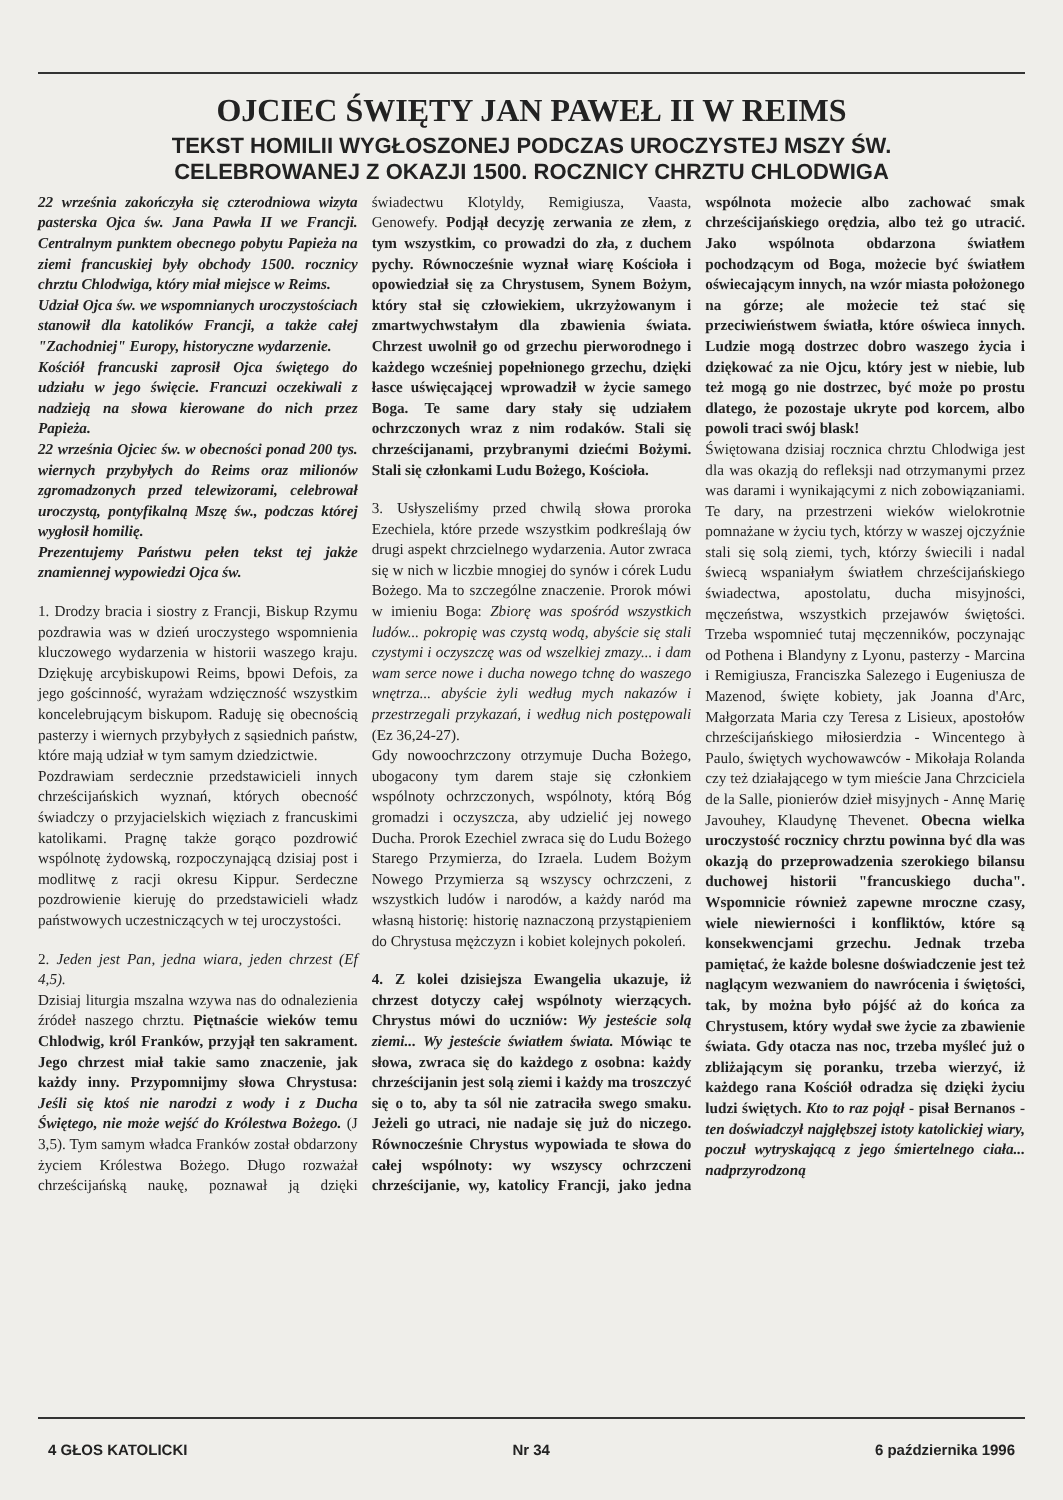OJCIEC ŚWIĘTY JAN PAWEŁ II W REIMS
TEKST HOMILII WYGŁOSZONEJ PODCZAS UROCZYSTEJ MSZY ŚW.
CELEBROWANEJ Z OKAZJI 1500. ROCZNICY CHRZTU CHLODWIGA
22 września zakończyła się czterodniowa wizyta pasterska Ojca św. Jana Pawła II we Francji. Centralnym punktem obecnego pobytu Papieża na ziemi francuskiej były obchody 1500. rocznicy chrztu Chlodwiga, który miał miejsce w Reims.
Udział Ojca św. we wspomnianych uroczystościach stanowił dla katolików Francji, a także całej "Zachodniej" Europy, historyczne wydarzenie.
Kościół francuski zaprosił Ojca świętego do udziału w jego święcie. Francuzi oczekiwali z nadzieją na słowa kierowane do nich przez Papieża.
22 września Ojciec św. w obecności ponad 200 tys. wiernych przybyłych do Reims oraz milionów zgromadzonych przed telewizorami, celebrował uroczystą, pontyfikalną Mszę św., podczas której wygłosił homilię.
Prezentujemy Państwu pełen tekst tej jakże znamiennej wypowiedzi Ojca św.
1. Drodzy bracia i siostry z Francji, Biskup Rzymu pozdrawia was w dzień uroczystego wspomnienia kluczowego wydarzenia w historii waszego kraju. Dziękuję arcybiskupowi Reims, bpowi Defois, za jego gościnność, wyrażam wdzięczność wszystkim koncelebrującym biskupom. Raduję się obecnością pasterzy i wiernych przybyłych z sąsiednich państw, które mają udział w tym samym dziedzictwie.
Pozdrawiam serdecznie przedstawicieli innych chrześcijańskich wyznań, których obecność świadczy o przyjacielskich więziach z francuskimi katolikami. Pragnę także gorąco pozdrowić wspólnotę żydowską, rozpoczynającą dzisiaj post i modlitwę z racji okresu Kippur. Serdeczne pozdrowienie kieruję do przedstawicieli władz państwowych uczestniczących w tej uroczystości.
2. Jeden jest Pan, jedna wiara, jeden chrzest (Ef 4,5).
Dzisiaj liturgia mszalna wzywa nas do odnalezienia źródeł naszego chrztu. Piętnaście wieków temu Chlodwig, król Franków, przyjął ten sakrament. Jego chrzest miał takie samo znaczenie, jak każdy inny. Przypomnijmy słowa Chrystusa: Jeśli się ktoś nie narodzi z wody i z Ducha Świętego, nie może wejść do Królestwa Bożego. (J 3,5). Tym samym władca Franków został obdarzony życiem Królestwa Bożego. Długo rozważał chrześcijańską naukę, poznawał ją dzięki świadectwu Klotyldy, Remigiusza, Vaasta, Genowefy. Podjął decyzję zerwania ze złem, z tym wszystkim, co prowadzi do zła, z duchem pychy. Równocześnie wyznał wiarę Kościoła i opowiedział się za Chrystusem, Synem Bożym, który stał się człowiekiem, ukrzyżowanym i zmartwychwstałym dla zbawienia świata. Chrzest uwolnił go od grzechu pierworodnego i każdego wcześniej popełnionego grzechu, dzięki łasce uświęcającej wprowadził w życie samego Boga. Te same dary stały się udziałem ochrzczonych wraz z nim rodaków. Stali się chrześcijanami, przybranymi dziećmi Bożymi. Stali się członkami Ludu Bożego, Kościoła.
3. Usłyszeliśmy przed chwilą słowa proroka Ezechiela, które przede wszystkim podkreślają ów drugi aspekt chrzcielnego wydarzenia. Autor zwraca się w nich w liczbie mnogiej do synów i córek Ludu Bożego. Ma to szczególne znaczenie. Prorok mówi w imieniu Boga: Zbiorę was spośród wszystkich ludów... pokropię was czystą wodą, abyście się stali czystymi i oczyszczę was od wszelkiej zmazy... i dam wam serce nowe i ducha nowego tchnę do waszego wnętrza... abyście żyli według mych nakazów i przestrzegali przykazań, i według nich postępowali (Ez 36,24-27).
Gdy nowoochrzczony otrzymuje Ducha Bożego, ubogacony tym darem staje się członkiem wspólnoty ochrzczonych, wspólnoty, którą Bóg gromadzi i oczyszcza, aby udzielić jej nowego Ducha. Prorok Ezechiel zwraca się do Ludu Bożego Starego Przymierza, do Izraela. Ludem Bożym Nowego Przymierza są wszyscy ochrzczeni, z wszystkich ludów i narodów, a każdy naród ma własną historię: historię naznaczoną przystąpieniem do Chrystusa mężczyzn i kobiet kolejnych pokoleń.
4. Z kolei dzisiejsza Ewangelia ukazuje, iż chrzest dotyczy całej wspólnoty wierzących. Chrystus mówi do uczniów: Wy jesteście solą ziemi... Wy jesteście światłem świata. Mówiąc te słowa, zwraca się do każdego z osobna: każdy chrześcijanin jest solą ziemi i każdy ma troszczyć się o to, aby ta sól nie zatraciła swego smaku. Jeżeli go utraci, nie nadaje się już do niczego. Równocześnie Chrystus wypowiada te słowa do całej wspólnoty: wy wszyscy ochrzczeni chrześcijanie, wy, katolicy Francji, jako jedna wspólnota możecie albo zachować smak chrześcijańskiego orędzia, albo też go utracić. Jako wspólnota obdarzona światłem pochodzącym od Boga, możecie być światłem oświecającym innych, na wzór miasta położonego na górze; ale możecie też stać się przeciwieństwem światła, które oświeca innych. Ludzie mogą dostrzec dobro waszego życia i dziękować za nie Ojcu, który jest w niebie, lub też mogą go nie dostrzec, być może po prostu dlatego, że pozostaje ukryte pod korcem, albo powoli traci swój blask!
Świętowana dzisiaj rocznica chrztu Chlodwiga jest dla was okazją do refleksji nad otrzymanymi przez was darami i wynikającymi z nich zobowiązaniami. Te dary, na przestrzeni wieków wielokrotnie pomnażane w życiu tych, którzy w waszej ojczyźnie stali się solą ziemi, tych, którzy świecili i nadal świecą wspaniałym światłem chrześcijańskiego świadectwa, apostolatu, ducha misyjności, męczeństwa, wszystkich przejawów świętości. Trzeba wspomnieć tutaj męczenników, poczynając od Pothena i Blandyny z Lyonu, pasterzy - Marcina i Remigiusza, Franciszka Salezego i Eugeniusza de Mazenod, święte kobiety, jak Joanna d'Arc, Małgorzata Maria czy Teresa z Lisieux, apostołów chrześcijańskiego miłosierdzia - Wincentego à Paulo, świętych wychowawców - Mikołaja Rolanda czy też działającego w tym mieście Jana Chrzciciela de la Salle, pionierów dzieł misyjnych - Annę Marię Javouhey, Klaudynę Thevenet. Obecna wielka uroczystość rocznicy chrztu powinna być dla was okazją do przeprowadzenia szerokiego bilansu duchowej historii "francuskiego ducha". Wspomnicie również zapewne mroczne czasy, wiele niewierności i konfliktów, które są konsekwencjami grzechu. Jednak trzeba pamiętać, że każde bolesne doświadczenie jest też naglącym wezwaniem do nawrócenia i świętości, tak, by można było pójść aż do końca za Chrystusem, który wydał swe życie za zbawienie świata. Gdy otacza nas noc, trzeba myśleć już o zbliżającym się poranku, trzeba wierzyć, iż każdego rana Kościół odradza się dzięki życiu ludzi świętych. Kto to raz pojął - pisał Bernanos - ten doświadczył najgłębszej istoty katolickiej wiary, poczuł wytryskającą z jego śmiertelnego ciała... nadprzyrodzoną
4 GŁOS KATOLICKI Nr 34 6 października 1996